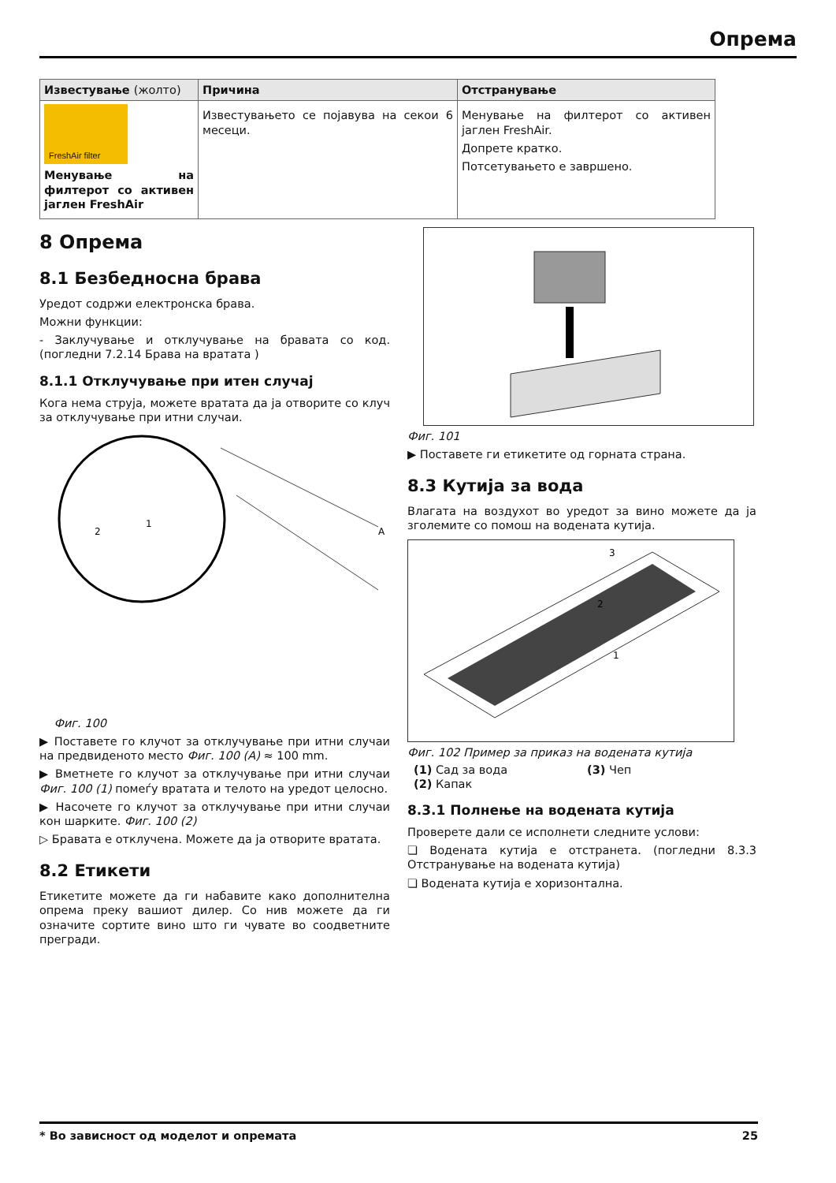Опрема
| Известување (жолто) | Причина | Отстранување |
| --- | --- | --- |
| FreshAir filter Менување на филтерот со активен јаглен FreshAir | Известувањето се појавува на секои 6 месеци. | Менување на филтерот со активен јаглен FreshAir. Допрете кратко. Потсетувањето е завршено. |
8 Опрема
8.1 Безбедносна брава
Уредот содржи електронска брава.
Можни функции:
- Заклучување и отклучување на бравата со код. (погледни 7.2.14 Брава на вратата )
8.1.1 Отклучување при итен случај
Кога нема струја, можете вратата да ја отворите со клуч за отклучување при итни случаи.
2
1
A
Фиг. 100
▶ Поставете го клучот за отклучување при итни случаи на предвиденото место Фиг. 100 (A) ≈ 100 mm.
▶ Вметнете го клучот за отклучување при итни случаи Фиг. 100 (1) помеѓу вратата и телото на уредот целосно.
▶ Насочете го клучот за отклучување при итни случаи кон шарките. Фиг. 100 (2)
▷ Бравата е отклучена. Можете да ја отворите вратата.
8.2 Етикети
Етикетите можете да ги набавите како дополнителна опрема преку вашиот дилер. Со нив можете да ги означите сортите вино што ги чувате во соодветните прегради.
Фиг. 101
▶ Поставете ги етикетите од горната страна.
8.3 Кутија за вода
Влагата на воздухот во уредот за вино можете да ја зголемите со помош на водената кутија.
3
1
2
Фиг. 102 Пример за приказ на водената кутија
(1) Сад за вода
(2) Капак
(3) Чеп
8.3.1 Полнење на водената кутија
Проверете дали се исполнети следните услови:
❏ Водената кутија е отстранета. (погледни 8.3.3 Отстранување на водената кутија)
❏ Водената кутија е хоризонтална.
* Во зависност од моделот и опремата 25